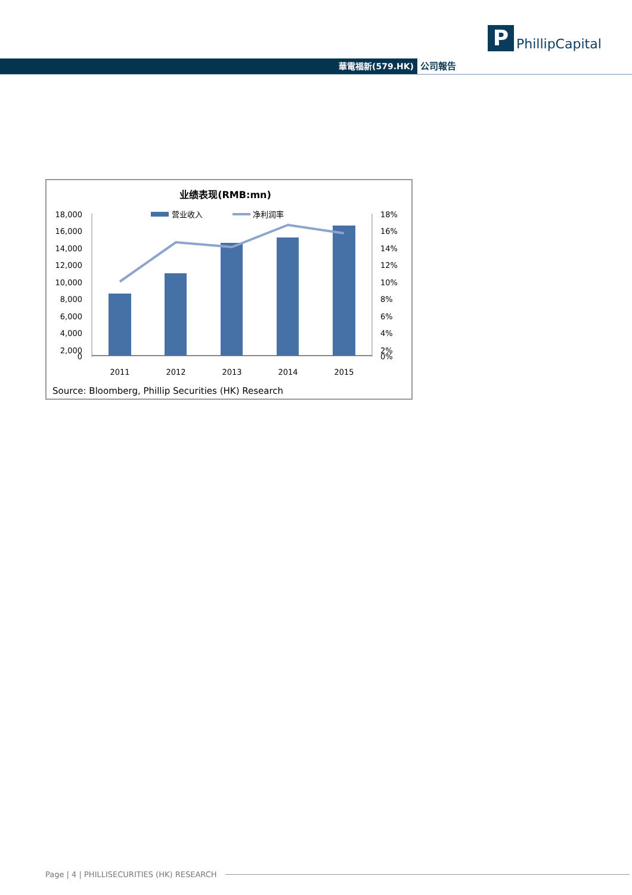P
PhillipCapital
華電福新(579.HK) 公司報告
业绩表现(RMB:mn)
营业收入
净利润率
18,000
16,000
14,000
12,000
10,000
8,000
6,000
4,000
2,000
0
18%
16%
14%
12%
10%
8%
6%
4%
2%
0%
2011
2012
2013
2014
2015
Source: Bloomberg, Phillip Securities (HK) Research
Page | 4 | PHILLISECURITIES (HK) RESEARCH